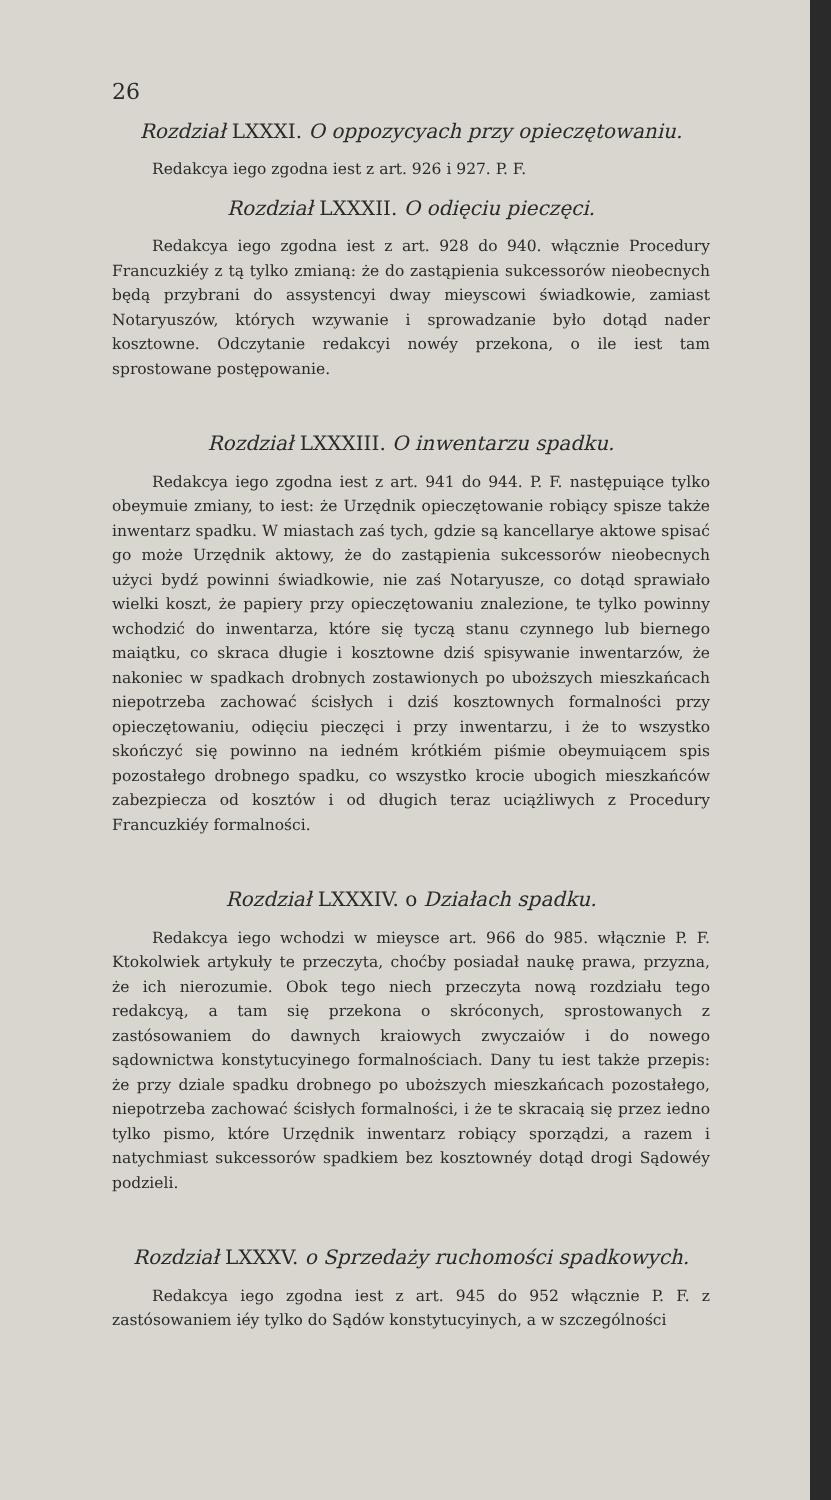26
Rozdział LXXXI. O oppozycyach przy opieczętowaniu.
Redakcya iego zgodna iest z art. 926 i 927. P. F.
Rozdział LXXXII. O odięciu pieczęci.
Redakcya iego zgodna iest z art. 928 do 940. włącznie Procedury Francuzkiéy z tą tylko zmianą: że do zastąpienia sukcessorów nieobecnych będą przybrani do assystencyi dway mieyscowi świadkowie, zamiast Notaryuszów, których wzywanie i sprowadzanie było dotąd nader kosztowne. Odczytanie redakcyi nowéy przekona, o ile iest tam sprostowane postępowanie.
Rozdział LXXXIII. O inwentarzu spadku.
Redakcya iego zgodna iest z art. 941 do 944. P. F. następuiące tylko obeymuie zmiany, to iest: że Urzędnik opieczętowanie robiący spisze także inwentarz spadku. W miastach zaś tych, gdzie są kancellarye aktowe spisać go może Urzędnik aktowy, że do zastąpienia sukcessorów nieobecnych użyci bydź powinni świadkowie, nie zaś Notaryusze, co dotąd sprawiało wielki koszt, że papiery przy opieczętowaniu znalezione, te tylko powinny wchodzić do inwentarza, które się tyczą stanu czynnego lub biernego maiątku, co skraca długie i kosztowne dziś spisywanie inwentarzów, że nakoniec w spadkach drobnych zostawionych po uboższych mieszkańcach niepotrzeba zachować ścisłych i dziś kosztownych formalności przy opieczętowaniu, odięciu pieczęci i przy inwentarzu, i że to wszystko skończyć się powinno na iedném krótkiém piśmie obeymuiącem spis pozostałego drobnego spadku, co wszystko krocie ubogich mieszkańców zabezpiecza od kosztów i od długich teraz uciążliwych z Procedury Francuzkiéy formalności.
Rozdział LXXXIV. o Działach spadku.
Redakcya iego wchodzi w mieysce art. 966 do 985. włącznie P. F. Ktokolwiek artykuły te przeczyta, choćby posiadał naukę prawa, przyzna, że ich nierozumie. Obok tego niech przeczyta nową rozdziału tego redakcyą, a tam się przekona o skróconych, sprostowanych z zastósowaniem do dawnych kraiowych zwyczaiów i do nowego sądownictwa konstytucyinego formalnościach. Dany tu iest także przepis: że przy dziale spadku drobnego po uboższych mieszkańcach pozostałego, niepotrzeba zachować ścisłych formalności, i że te skracaią się przez iedno tylko pismo, które Urzędnik inwentarz robiący sporządzi, a razem i natychmiast sukcessorów spadkiem bez kosztownéy dotąd drogi Sądowéy podzieli.
Rozdział LXXXV. o Sprzedaży ruchomości spadkowych.
Redakcya iego zgodna iest z art. 945 do 952 włącznie P. F. z zastósowaniem iéy tylko do Sądów konstytucyinych, a w szczególności